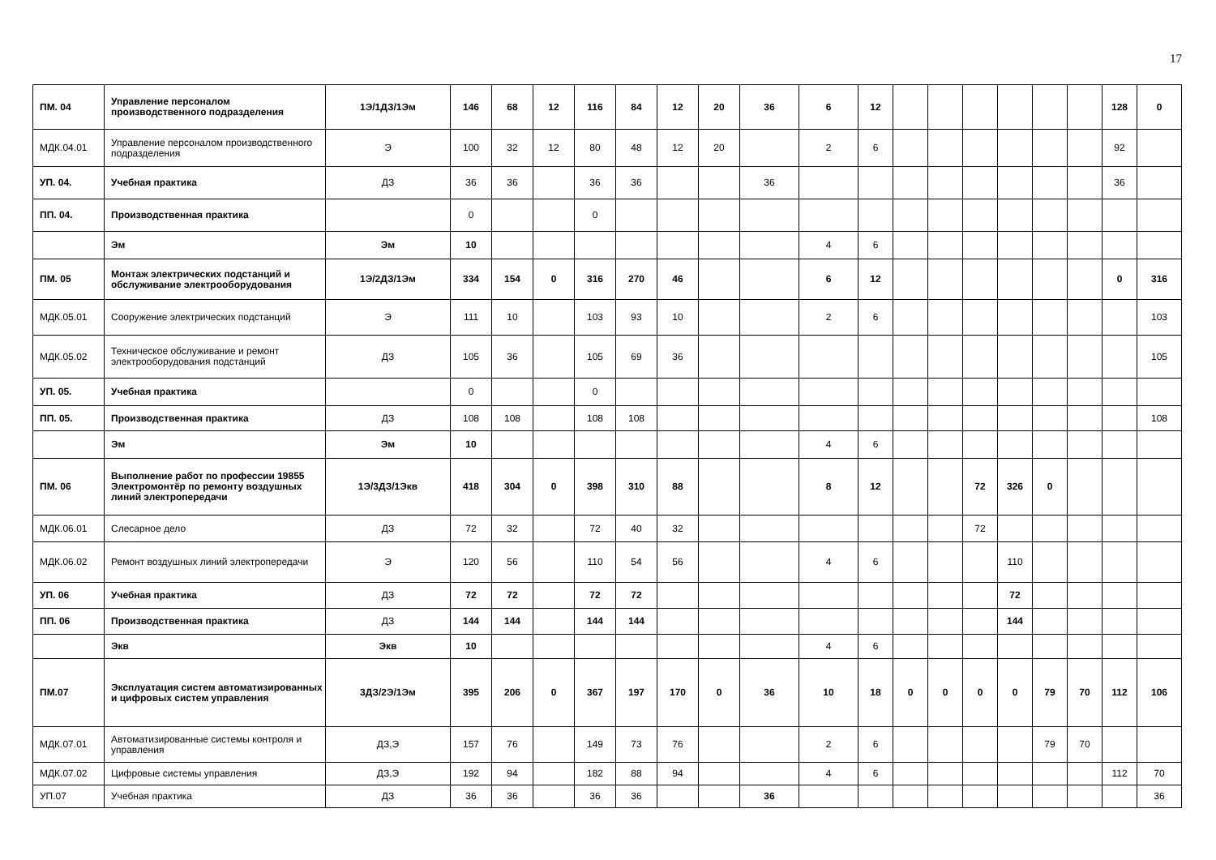17
| ПМ. 04 | Управление персоналом производственного подразделения | 1Э/1ДЗ/1Эм | 146 | 68 | 12 | 116 | 84 | 12 | 20 | 36 | 6 | 12 | | | | | | | 128 | 0 |
| МДК.04.01 | Управление персоналом производственного подразделения | Э | 100 | 32 | 12 | 80 | 48 | 12 | 20 | | 2 | 6 | | | | | | | 92 | |
| УП. 04. | Учебная практика | ДЗ | 36 | 36 | | 36 | 36 | | | 36 | | | | | | | | | 36 | |
| ПП. 04. | Производственная практика | | 0 | | | 0 | | | | | | | | | | | | | | |
| | Эм | Эм | 10 | | | | | | | | 4 | 6 | | | | | | | | |
| ПМ. 05 | Монтаж электрических подстанций и обслуживание электрооборудования | 1Э/2ДЗ/1Эм | 334 | 154 | 0 | 316 | 270 | 46 | | | 6 | 12 | | | | | | | 0 | 316 |
| МДК.05.01 | Сооружение электрических подстанций | Э | 111 | 10 | | 103 | 93 | 10 | | | 2 | 6 | | | | | | | | 103 |
| МДК.05.02 | Техническое обслуживание и ремонт электрооборудования подстанций | ДЗ | 105 | 36 | | 105 | 69 | 36 | | | | | | | | | | | | 105 |
| УП. 05. | Учебная практика | | 0 | | | 0 | | | | | | | | | | | | | | |
| ПП. 05. | Производственная практика | ДЗ | 108 | 108 | | 108 | 108 | | | | | | | | | | | | | 108 |
| | Эм | Эм | 10 | | | | | | | | 4 | 6 | | | | | | | | |
| ПМ. 06 | Выполнение работ по профессии 19855 Электромонтёр по ремонту воздушных линий электропередачи | 1Э/3ДЗ/1Экв | 418 | 304 | 0 | 398 | 310 | 88 | | | 8 | 12 | | | 72 | 326 | 0 | | | |
| МДК.06.01 | Слесарное дело | ДЗ | 72 | 32 | | 72 | 40 | 32 | | | | | | | 72 | | | | | |
| МДК.06.02 | Ремонт воздушных линий электропередачи | Э | 120 | 56 | | 110 | 54 | 56 | | | 4 | 6 | | | | 110 | | | | |
| УП. 06 | Учебная практика | ДЗ | 72 | 72 | | 72 | 72 | | | | | | | | | 72 | | | | |
| ПП. 06 | Производственная практика | ДЗ | 144 | 144 | | 144 | 144 | | | | | | | | | 144 | | | | |
| | Экв | Экв | 10 | | | | | | | | 4 | 6 | | | | | | | | |
| ПМ.07 | Эксплуатация систем автоматизированных и цифровых систем управления | 3ДЗ/2Э/1Эм | 395 | 206 | 0 | 367 | 197 | 170 | 0 | 36 | 10 | 18 | 0 | 0 | 0 | 0 | 79 | 70 | 112 | 106 |
| МДК.07.01 | Автоматизированные системы контроля и управления | ДЗ,Э | 157 | 76 | | 149 | 73 | 76 | | | 2 | 6 | | | | | 79 | 70 | | |
| МДК.07.02 | Цифровые системы управления | ДЗ,Э | 192 | 94 | | 182 | 88 | 94 | | | 4 | 6 | | | | | | | 112 | 70 |
| УП.07 | Учебная практика | ДЗ | 36 | 36 | | 36 | 36 | | | 36 | | | | | | | | | | 36 |